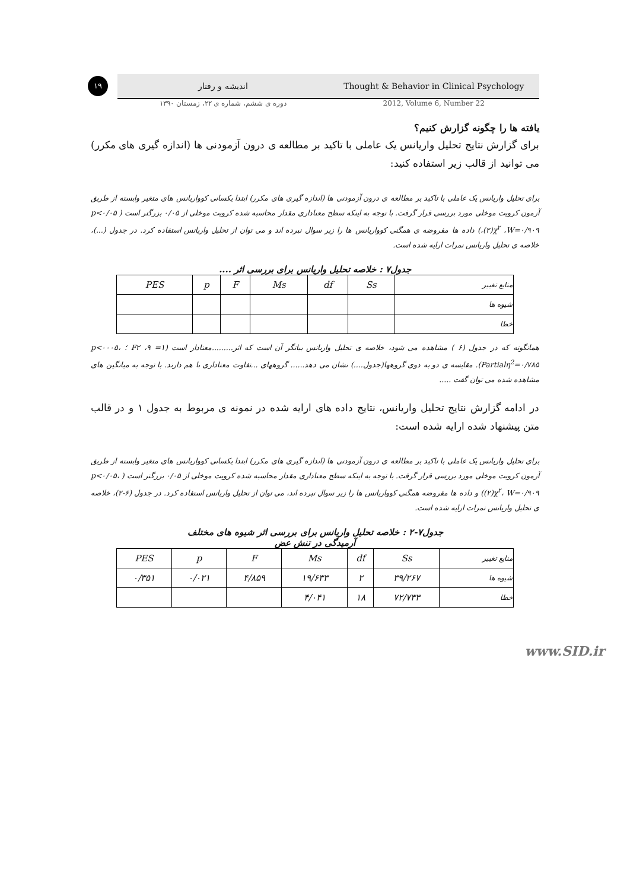۱۹
اندیشه و رفتار
Thought & Behavior in Clinical Psychology
دوره ی ششم، شماره ی ۲۲، زمستان ۱۳۹۰
2012, Volume 6, Number 22
یافته ها را چگونه گزارش کنیم؟
برای گزارش نتایج تحلیل واریانس یک عاملی با تاکید بر مطالعه ی درون آزمودنی ها (اندازه گیری های مکرر) می توانید از قالب زیر استفاده کنید:
برای تحلیل واریانس یک عاملی با تاکید بر مطالعه ی درون آزمودنی ها (اندازه گیری های مکرر) ابتدا یکسانی کوواریانس های متغیر وابسته از طریق آزمون کرویت موخلی مورد بررسی قرار گرفت. با توجه به اینکه سطح معناداری مقدار محاسبه شده کرویت موخلی از ۰/۰۵ بزرگتر است ( p<۰/۰۵ ،(۲)χ<sup>۲</sup> ،W=۰/۹۰۹) داده ها مفروضه ی همگنی کوواریانس ها را زیر سوال نبرده اند و می توان از تحلیل واریانس استفاده کرد. در جدول (...)، خلاصه ی تحلیل واریانس نمرات ارایه شده است.
جدول۷ : خلاصه تحلیل واریانس برای بررسی اثر ....
| منابع تغییر | Ss | df | Ms | F | p | PES |
| --- | --- | --- | --- | --- | --- | --- |
| شیوه ها | | | | | | |
| خطا | | | | | | |
همانگونه که در جدول (۶ ) مشاهده می شود، خلاصه ی تحلیل واریانس بیانگر آن است که اثر.........معنادار است (F۲ ،۹ =۱ ؛ p<۰۰۰۵، Partialη<sup>2</sup>=۰/۷۸۵). مقایسه ی دو به دوی گروهها(جدول....) نشان می دهد...... گروههای ...تفاوت معناداری با هم دارند. با توجه به میانگین های مشاهده شده می توان گفت .....
در ادامه گزارش نتایج تحلیل واریانس، نتایج داده های ارایه شده در نمونه ی مربوط به جدول ۱ و در قالب متن پیشنهاد شده ارایه شده است:
برای تحلیل واریانس یک عاملی با تاکید بر مطالعه ی درون آزمودنی ها (اندازه گیری های مکرر) ابتدا یکسانی کوواریانس های متغیر وابسته از طریق آزمون کرویت موخلی مورد بررسی قرار گرفت. با توجه به اینکه سطح معناداری مقدار محاسبه شده کرویت موخلی از ۰/۰۵ بزرگتر است ( p<۰/۰۵، (۲)χ<sup>۲</sup>، W=۰/۹۰۹) و داده ها مفروضه همگنی کوواریانس ها را زیر سوال نبرده اند، می توان از تحلیل واریانس استفاده کرد. در جدول (۶-۲)، خلاصه ی تحلیل واریانس نمرات ارایه شده است.
جدول۷-۲ : خلاصه تحلیل واریانس برای بررسی اثر شیوه های مختلف
آرمیدگی در تنش عض
| منابع تغییر | Ss | df | Ms | F | p | PES |
| --- | --- | --- | --- | --- | --- | --- |
| شیوه ها | ۳۹/۲۶۷ | ۲ | ۱۹/۶۳۳ | ۴/۸۵۹ | ۰/۰۲۱ | ۰/۳۵۱ |
| خطا | ۷۲/۷۳۳ | ۱۸ | ۴/۰۴۱ | | | |
www.SID.ir